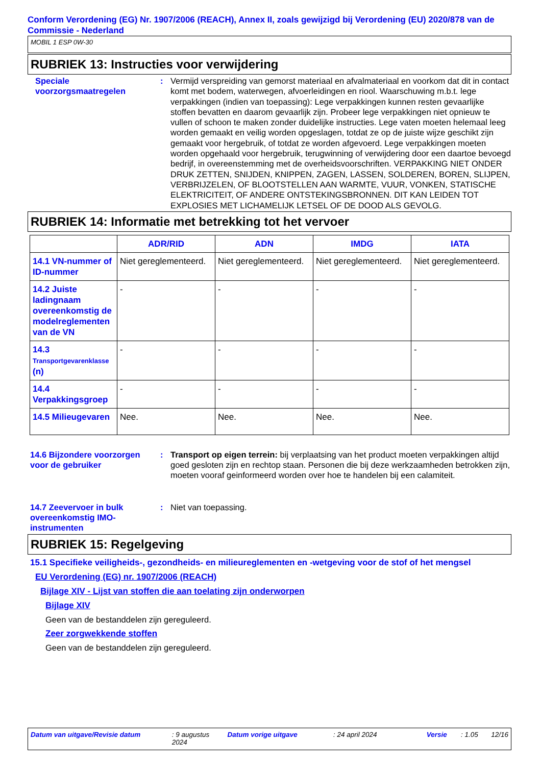Conform Verordening (EG) Nr. 1907/2006 (REACH), Annex II, zoals gewijzigd bij Verordening (EU) 2020/878 van de Commissie - Nederland
MOBIL 1 ESP 0W-30
RUBRIEK 13: Instructies voor verwijdering
Speciale voorzorgsmaatregelen
: Vermijd verspreiding van gemorst materiaal en afvalmateriaal en voorkom dat dit in contact komt met bodem, waterwegen, afvoerleidingen en riool. Waarschuwing m.b.t. lege verpakkingen (indien van toepassing): Lege verpakkingen kunnen resten gevaarlijke stoffen bevatten en daarom gevaarlijk zijn. Probeer lege verpakkingen niet opnieuw te vullen of schoon te maken zonder duidelijke instructies. Lege vaten moeten helemaal leeg worden gemaakt en veilig worden opgeslagen, totdat ze op de juiste wijze geschikt zijn gemaakt voor hergebruik, of totdat ze worden afgevoerd. Lege verpakkingen moeten worden opgehaald voor hergebruik, terugwinning of verwijdering door een daartoe bevoegd bedrijf, in overeenstemming met de overheidsvoorschriften. VERPAKKING NIET ONDER DRUK ZETTEN, SNIJDEN, KNIPPEN, ZAGEN, LASSEN, SOLDEREN, BOREN, SLIJPEN, VERBRIJZELEN, OF BLOOTSTELLEN AAN WARMTE, VUUR, VONKEN, STATISCHE ELEKTRICITEIT, OF ANDERE ONTSTEKINGSBRONNEN. DIT KAN LEIDEN TOT EXPLOSIES MET LICHAMELIJK LETSEL OF DE DOOD ALS GEVOLG.
RUBRIEK 14: Informatie met betrekking tot het vervoer
| | ADR/RID | ADN | IMDG | IATA |
| --- | --- | --- | --- | --- |
| 14.1 VN-nummer of ID-nummer | Niet gereglementeerd. | Niet gereglementeerd. | Niet gereglementeerd. | Niet gereglementeerd. |
| 14.2 Juiste ladingnaam overeenkomstig de modelreglementen van de VN | - | - | - | - |
| 14.3 Transportgevarenklasse (n) | - | - | - | - |
| 14.4 Verpakkingsgroep | - | - | - | - |
| 14.5 Milieugevaren | Nee. | Nee. | Nee. | Nee. |
14.6 Bijzondere voorzorgen voor de gebruiker
: Transport op eigen terrein: bij verplaatsing van het product moeten verpakkingen altijd goed gesloten zijn en rechtop staan. Personen die bij deze werkzaamheden betrokken zijn, moeten vooraf geinformeerd worden over hoe te handelen bij een calamiteit.
14.7 Zeevervoer in bulk overeenkomstig IMO-instrumenten
: Niet van toepassing.
RUBRIEK 15: Regelgeving
15.1 Specifieke veiligheids-, gezondheids- en milieureglementen en -wetgeving voor de stof of het mengsel
EU Verordening (EG) nr. 1907/2006 (REACH)
Bijlage XIV - Lijst van stoffen die aan toelating zijn onderworpen
Bijlage XIV
Geen van de bestanddelen zijn gereguleerd.
Zeer zorgwekkende stoffen
Geen van de bestanddelen zijn gereguleerd.
Datum van uitgave/Revisie datum: 9 augustus 2024 Datum vorige uitgave: 24 april 2024 Versie: 1.05 12/16